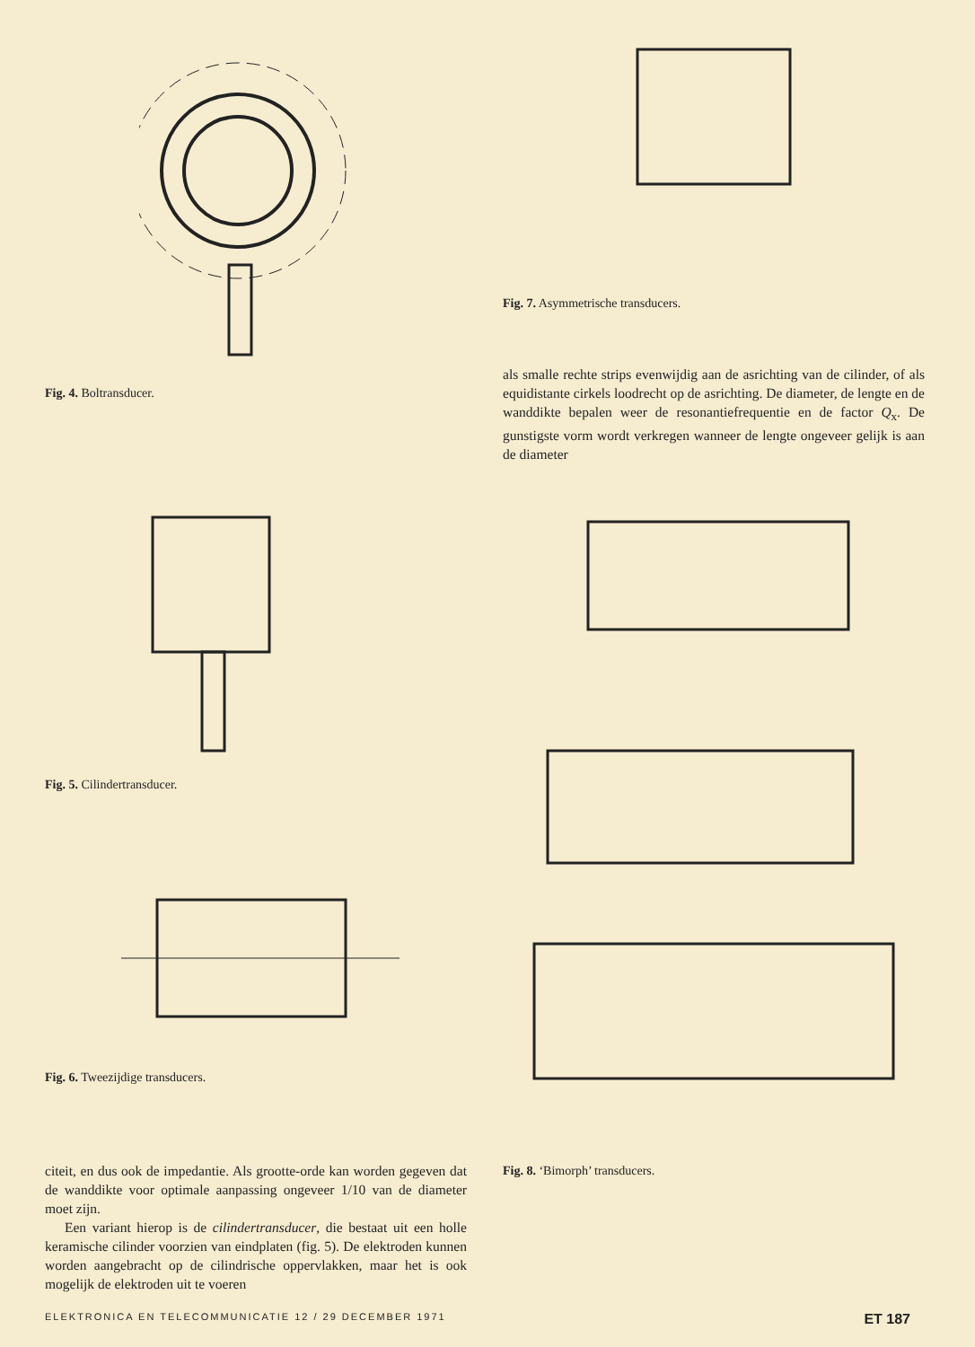Fig. 4. Boltransducer.
Fig. 5. Cilindertransducer.
Fig. 6. Tweezijdige transducers.
citeit, en dus ook de impedantie. Als grootte-orde kan worden gegeven dat de wanddikte voor optimale aanpassing ongeveer 1/10 van de diameter moet zijn.
Een variant hierop is de cilindertransducer, die bestaat uit een holle keramische cilinder voorzien van eindplaten (fig. 5). De elektroden kunnen worden aangebracht op de cilindrische oppervlakken, maar het is ook mogelijk de elektroden uit te voeren
Fig. 7. Asymmetrische transducers.
als smalle rechte strips evenwijdig aan de asrichting van de cilinder, of als equidistante cirkels loodrecht op de asrichting. De diameter, de lengte en de wanddikte bepalen weer de resonantiefrequentie en de factor Q<sub>x</sub>. De gunstigste vorm wordt verkregen wanneer de lengte ongeveer gelijk is aan de diameter
Fig. 8. ‘Bimorph’ transducers.
ELEKTRONICA EN TELECOMMUNICATIE 12 / 29 DECEMBER 1971 ET 187